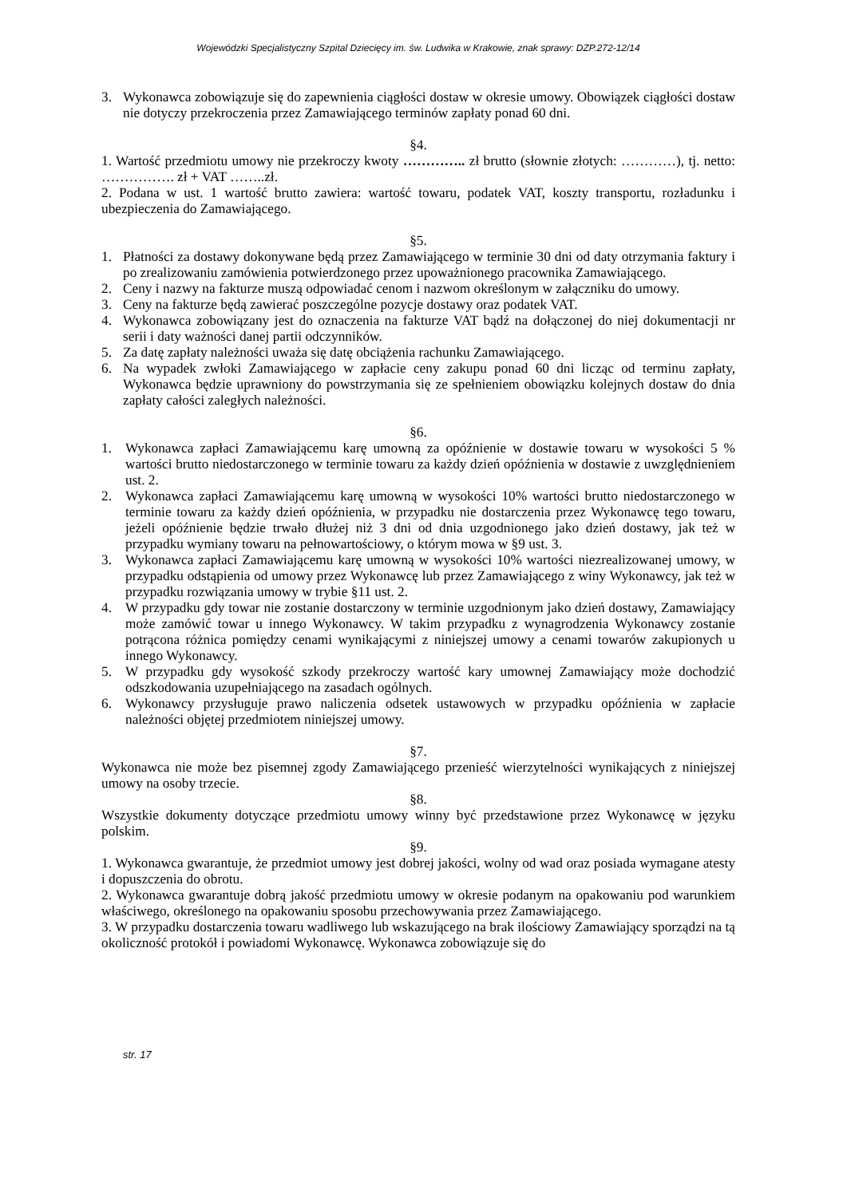Wojewódzki Specjalistyczny Szpital Dziecięcy im. św. Ludwika w Krakowie, znak sprawy: DZP.272-12/14
3. Wykonawca zobowiązuje się do zapewnienia ciągłości dostaw w okresie umowy. Obowiązek ciągłości dostaw nie dotyczy przekroczenia przez Zamawiającego terminów zapłaty ponad 60 dni.
§4.
1. Wartość przedmiotu umowy nie przekroczy kwoty ………….. zł brutto (słownie złotych: …………), tj. netto: ……………. zł + VAT ……..zł.
2. Podana w ust. 1 wartość brutto zawiera: wartość towaru, podatek VAT, koszty transportu, rozładunku i ubezpieczenia do Zamawiającego.
§5.
1. Płatności za dostawy dokonywane będą przez Zamawiającego w terminie 30 dni od daty otrzymania faktury i po zrealizowaniu zamówienia potwierdzonego przez upoważnionego pracownika Zamawiającego.
2. Ceny i nazwy na fakturze muszą odpowiadać cenom i nazwom określonym w załączniku do umowy.
3. Ceny na fakturze będą zawierać poszczególne pozycje dostawy oraz podatek VAT.
4. Wykonawca zobowiązany jest do oznaczenia na fakturze VAT bądź na dołączonej do niej dokumentacji nr serii i daty ważności danej partii odczynników.
5. Za datę zapłaty należności uważa się datę obciążenia rachunku Zamawiającego.
6. Na wypadek zwłoki Zamawiającego w zapłacie ceny zakupu ponad 60 dni licząc od terminu zapłaty, Wykonawca będzie uprawniony do powstrzymania się ze spełnieniem obowiązku kolejnych dostaw do dnia zapłaty całości zaległych należności.
§6.
1. Wykonawca zapłaci Zamawiającemu karę umowną za opóźnienie w dostawie towaru w wysokości 5 % wartości brutto niedostarczonego w terminie towaru za każdy dzień opóźnienia w dostawie z uwzględnieniem ust. 2.
2. Wykonawca zapłaci Zamawiającemu karę umowną w wysokości 10% wartości brutto niedostarczonego w terminie towaru za każdy dzień opóźnienia, w przypadku nie dostarczenia przez Wykonawcę tego towaru, jeżeli opóźnienie będzie trwało dłużej niż 3 dni od dnia uzgodnionego jako dzień dostawy, jak też w przypadku wymiany towaru na pełnowartościowy, o którym mowa w §9 ust. 3.
3. Wykonawca zapłaci Zamawiającemu karę umowną w wysokości 10% wartości niezrealizowanej umowy, w przypadku odstąpienia od umowy przez Wykonawcę lub przez Zamawiającego z winy Wykonawcy, jak też w przypadku rozwiązania umowy w trybie §11 ust. 2.
4. W przypadku gdy towar nie zostanie dostarczony w terminie uzgodnionym jako dzień dostawy, Zamawiający może zamówić towar u innego Wykonawcy. W takim przypadku z wynagrodzenia Wykonawcy zostanie potrącona różnica pomiędzy cenami wynikającymi z niniejszej umowy a cenami towarów zakupionych u innego Wykonawcy.
5. W przypadku gdy wysokość szkody przekroczy wartość kary umownej Zamawiający może dochodzić odszkodowania uzupełniającego na zasadach ogólnych.
6. Wykonawcy przysługuje prawo naliczenia odsetek ustawowych w przypadku opóźnienia w zapłacie należności objętej przedmiotem niniejszej umowy.
§7.
Wykonawca nie może bez pisemnej zgody Zamawiającego przenieść wierzytelności wynikających z niniejszej umowy na osoby trzecie.
§8.
Wszystkie dokumenty dotyczące przedmiotu umowy winny być przedstawione przez Wykonawcę w języku polskim.
§9.
1. Wykonawca gwarantuje, że przedmiot umowy jest dobrej jakości, wolny od wad oraz posiada wymagane atesty i dopuszczenia do obrotu.
2. Wykonawca gwarantuje dobrą jakość przedmiotu umowy w okresie podanym na opakowaniu pod warunkiem właściwego, określonego na opakowaniu sposobu przechowywania przez Zamawiającego.
3. W przypadku dostarczenia towaru wadliwego lub wskazującego na brak ilościowy Zamawiający sporządzi na tą okoliczność protokół i powiadomi Wykonawcę. Wykonawca zobowiązuje się do
str. 17